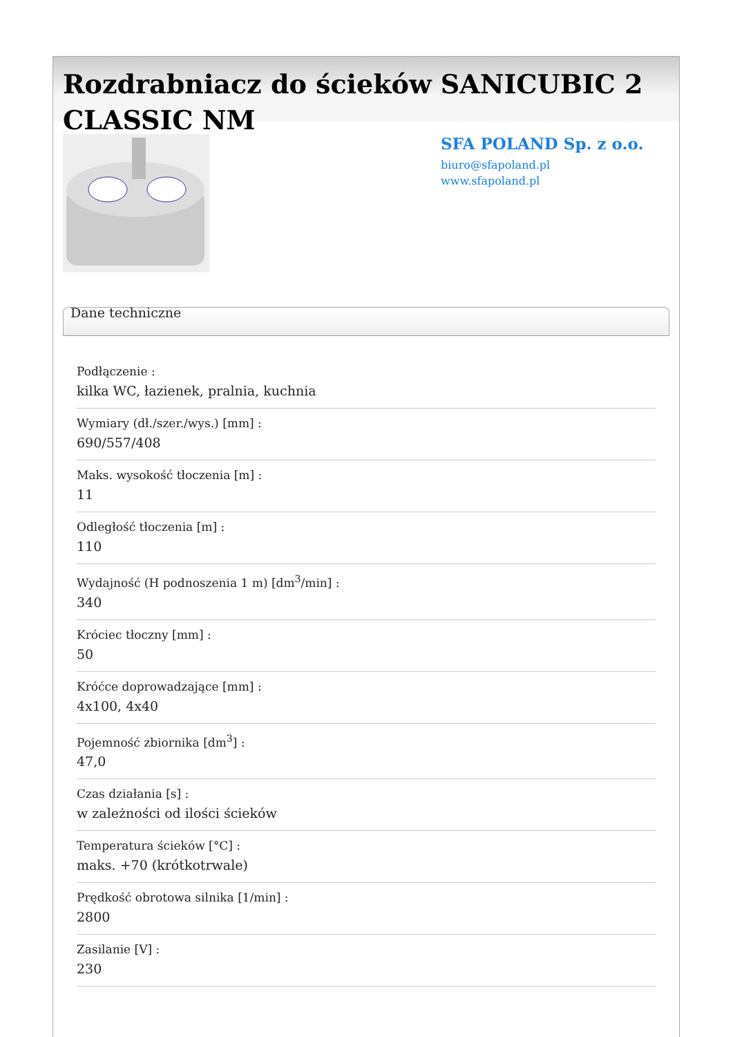Rozdrabniacz do ścieków SANICUBIC 2 CLASSIC NM
SFA POLAND Sp. z o.o.
biuro@sfapoland.pl
www.sfapoland.pl
Dane techniczne
Podłączenie :
kilka WC, łazienek, pralnia, kuchnia
Wymiary (dł./szer./wys.) [mm] :
690/557/408
Maks. wysokość tłoczenia [m] :
11
Odległość tłoczenia [m] :
110
Wydajność (H podnoszenia 1 m) [dm<sup>3</sup>/min] :
340
Króciec tłoczny [mm] :
50
Króćce doprowadzające [mm] :
4x100, 4x40
Pojemność zbiornika [dm<sup>3</sup>] :
47,0
Czas działania [s] :
w zależności od ilości ścieków
Temperatura ścieków [°C] :
maks. +70 (krótkotrwale)
Prędkość obrotowa silnika [1/min] :
2800
Zasilanie [V] :
230